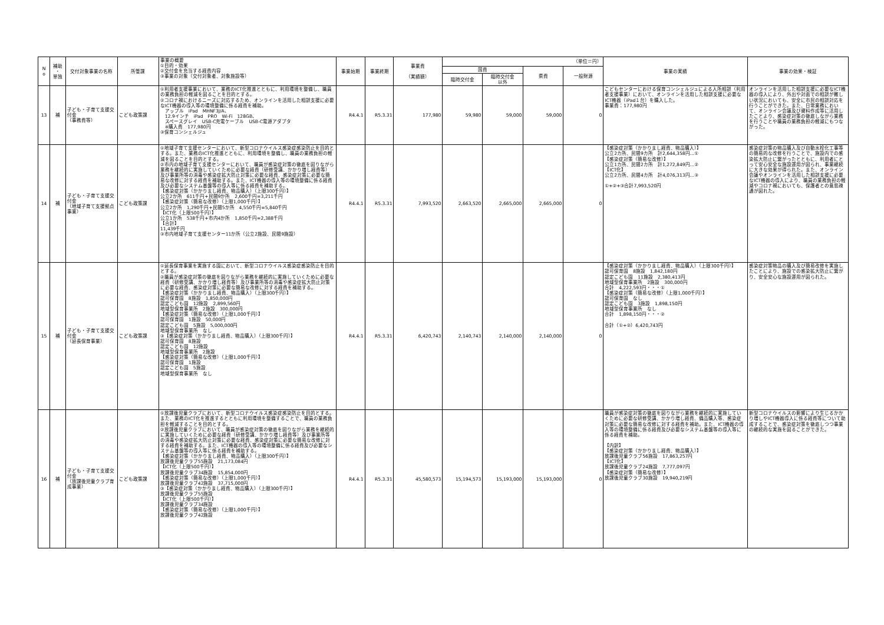| N o | 補助 ・ 単独 | 交付対象事業の名称 | 所管課 | 事業の概要 ①目的・効果 ②交付金を充当する経費内容 ③事業の対象（交付対象者、対象施設等） | 事業始期 | 事業終期 | 事業費 （実績額） | （単位＝円） | | | | 事業の実績 | 事業の効果・検証 |
| | | | | | | | | 国費 | | 県費 | 一般財源 | | |
| | | | | | | | | 臨時交付金 | 臨時交付金 以外 | | | | |
| 13 | 補 | 子ども・子育て支援交付金 （事務費等） | こども政策課 | ①利用者支援事業において、業務のICT化推進とともに、利用環境を整備し、職員の業務負担の軽減を図ることを目的とする。 ②コロナ禍におけるニーズに対応するため、オンラインを活用した相談支援に必要なICT機器の導入等の環境整備に係る経費を補助。 アップル iPad MHNF3J/A、 12.9インチ iPad PRO Wi-Fi 128GB、 スペースグレイ USB-C充電ケーブル USB-C電源アダプタ ※購入費 177,980円 ③保育コンシェルジュ | R4.4.1 | R5.3.31 | 177,980 | 59,980 | 59,000 | 59,000 | 0 | こどもセンターにおける保育コンシェルジュによる入所相談（利用者支援事業）において、オンラインを活用した相談支援に必要なICT機器（iPad１台）を購入した。 事業費：177,980円 | オンラインを活用した相談支援に必要なICT機器の導入により、外出や対面での相談が難しい状況においても、安全に市民の相談対応を行うことができた。また、日常業務において、オンライン会議及び資料作成等に活用したことより、感染症対策の徹底しながら業務を行うことや職員の業務負担の軽減にもつながった。 |
| 14 | 補 | 子ども・子育て支援交付金 （地域子育て支援拠点事業） | こども政策課 | ①地域子育て支援センターにおいて、新型コロナウイルス感染症感染防止を目的とする。また、業務のICT化推進とともに、利用環境を整備し、職員の業務負担の軽減を図ることを目的とする。 ②市内の地域子育て支援センターにおいて、職員が感染症対策の徹底を図りながら業務を継続的に実施していくために必要な経費（研修受講、かかり増し経費等）及び事業所等の消毒や感染症拡大防止対策に必要な経費、感染症対策に必要な簡易な改修に対する経費を補助する。また、ICT機器の導入等の環境整備に係る経費及び必要なシステム基盤等の導入等に係る経費を補助する。 【感染症対策（かかりまし経費、物品購入）（上限300千円）】 公立2か所 611千円+民間9か所 2,600千円=3,211千円 【感染症対策（簡易な改修）（上限1,000千円）】 公立2か所 1,290千円+民間5か所 4,550千円=5,840千円 【ICT化（上限500千円）】 公立1か所 538千円+市内4か所 1,850千円=2,388千円 【合計】 11,439千円 ③市内地域子育て支援センター11か所（公立2施設、民間9施設） | R4.4.1 | R5.3.31 | 7,993,520 | 2,663,520 | 2,665,000 | 2,665,000 | 0 | 【感染症対策（かかりまし経費、物品購入）】 公立2カ所、民間9カ所 計2,644,358円…① 【感染症対策（簡易な改修）】 公立1カ所、民間2カ所 計1,272,849円…② 【ICT化】 公立2カ所、民間4カ所 計4,076,313円…③ ①+②+③合計7,993,520円 | 感染症対策の物品購入及び自動水栓化工事等の簡易的な改修を行うことで、施設内での感染拡大防止に繋がったとともに、利用者にとって安心安全な施設運用が図られ、事業継続に大きな効果が得られた。また、オンライン会議やオンラインを活用した相談支援に必要なICT機器の導入により、職員の業務負担の軽減やコロナ禍においても、保護者との意思疎通が図れた。 |
| 15 | 補 | 子ども・子育て支援交付金 （延長保育事業） | こども政策課 | ①延長保育事業を実施する園において、新型コロナウイルス感染症感染防止を目的とする。 ②職員が感染症対策の徹底を図りながら業務を継続的に実施していくために必要な経費（研修受講、かかり増し経費等）及び事業所等の消毒や感染症拡大防止対策に必要な経費、感染症対策に必要な簡易な改修に対する経費を補助する。 【感染症対策（かかりまし経費、物品購入）（上限300千円）】 認可保育園 8施設 1,850,000円 認定こども園 12施設 2,899,560円 地域型保育事業所 2施設 300,000円 【感染症対策（簡易な改修）（上限1,000千円）】 認可保育園 1施設 50,000円 認定こども園 5施設 5,000,000円 地域型保育事業所 なし ③【感染症対策（かかりまし経費、物品購入）（上限300千円）】 認可保育園 8施設 認定こども園 12施設 地域型保育事業所 2施設 【感染症対策（簡易な改修）（上限1,000千円）】 認可保育園 1施設 認定こども園 5施設 地域型保育事業所 なし | R4.4.1 | R5.3.31 | 6,420,743 | 2,140,743 | 2,140,000 | 2,140,000 | 0 | 【感染症対策（かかりまし経費、物品購入）（上限300千円）】 認可保育園 8施設 1,842,180円 認定こども園 11施設 2,380,413円 地域型保育事業所 2施設 300,000円 合計 4,222,593円・・・① 【感染症対策（簡易な改修）（上限1,000千円）】 認可保育園 なし 認定こども園 3施設 1,898,150円 地域型保育事業所 なし 合計 1,898,150円・・・② 合計（①+②）6,420,743円 | 感染症対策物品の購入及び簡易改修を実施したことにより、施設での感染拡大防止に繋がり、安全安心な施設運用が図られた。 |
| 16 | 補 | 子ども・子育て支援交付金 （放課後児童クラブ育成事業） | こども政策課 | ①放課後児童クラブにおいて、新型コロナウイルス感染症感染防止を目的とする。また、業務のICT化を推進するとともに利用環境を整備することで、職員の業務負担を軽減することを目的とする。 ②放課後児童クラブにおいて、職員が感染症対策の徹底を図りながら業務を継続的に実施していくために必要な経費（研修受講、かかり増し経費等）及び事業所等の消毒や感染症拡大防止対策に必要な経費、感染症対策に必要な簡易な改修に対する経費を補助する。また、ICT機器の導入等の環境整備に係る経費及び必要なシステム基盤等の導入等に係る経費を補助する。 【感染症対策（かかりまし経費、物品購入）（上限300千円）】 放課後児童クラブ55施設 21,173,084円 【ICT化（上限500千円）】 放課後児童クラブ34施設 15,854,000円 【感染症対策（簡易な改修）（上限1,000千円）】 放課後児童クラブ42施設 37,715,000円 ③【感染症対策（かかりまし経費、物品購入）（上限300千円）】 放課後児童クラブ55施設 【ICT化（上限500千円）】 放課後児童クラブ34施設 【感染症対策（簡易な改修）（上限1,000千円）】 放課後児童クラブ42施設 | R4.4.1 | R5.3.31 | 45,580,573 | 15,194,573 | 15,193,000 | 15,193,000 | 0 | 職員が感染症対策の徹底を図りながら業務を継続的に実施していくために必要な研修受講、かかり増し経費、備品購入等、感染症対策に必要な簡易な改修に対する経費を補助。また、ICT機器の導入等の環境整備に係る経費及び必要なシステム基盤等の導入等に係る経費を補助。 【内訳】 【感染症対策（かかりまし経費、物品購入）】 放課後児童クラブ56施設 17,863,257円 【ICT化】 放課後児童クラブ24施設 7,777,097円 【感染症対策（簡易な改修）】 放課後児童クラブ30施設 19,940,219円 | 新型コロナウイルスの影響により生じるかかり増しやICT機器導入に係る経費等について助成することで、感染症対策を徹底しつつ事業の継続的な実施を図ることができた。 |